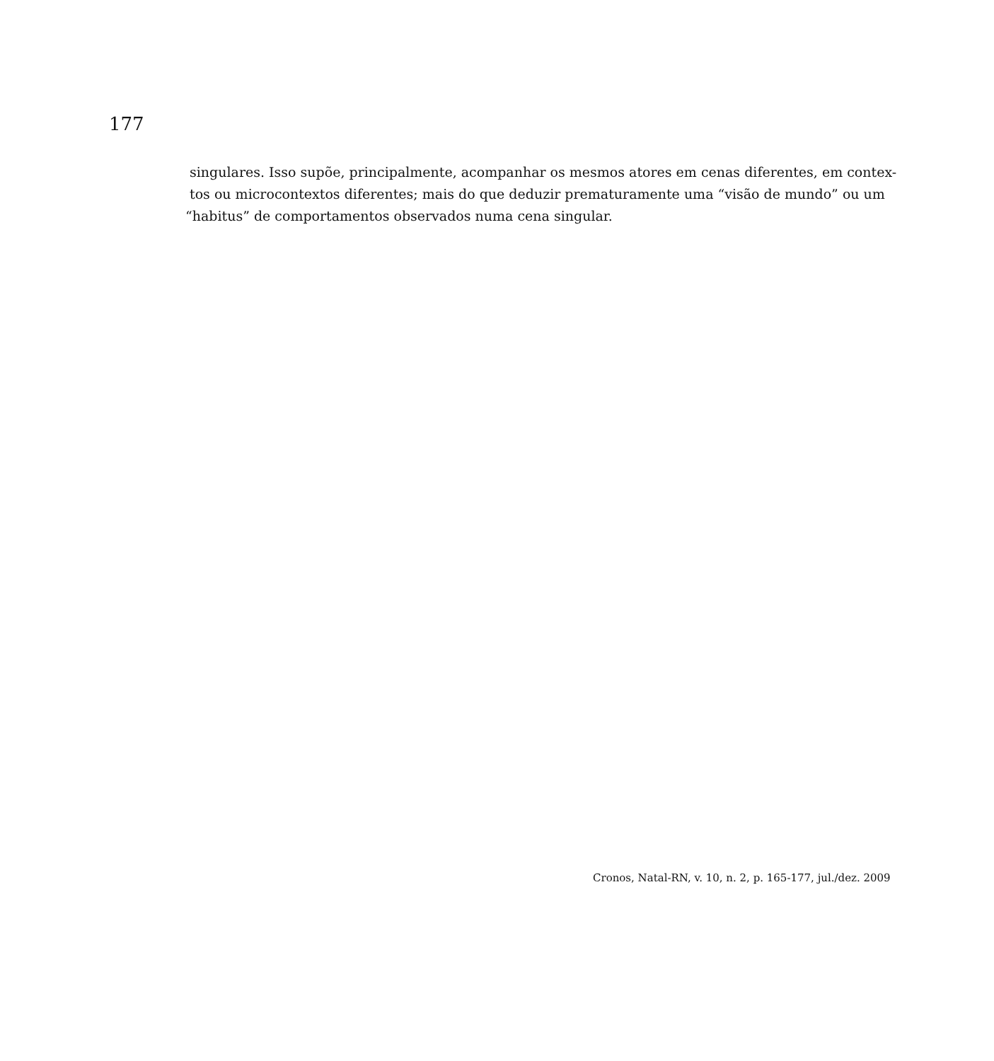177
singulares. Isso supõe, principalmente, acompanhar os mesmos atores em cenas diferentes, em contex-
tos ou microcontextos diferentes; mais do que deduzir prematuramente uma “visão de mundo” ou um
“habitus” de comportamentos observados numa cena singular.
Cronos, Natal-RN, v. 10, n. 2, p. 165-177, jul./dez. 2009